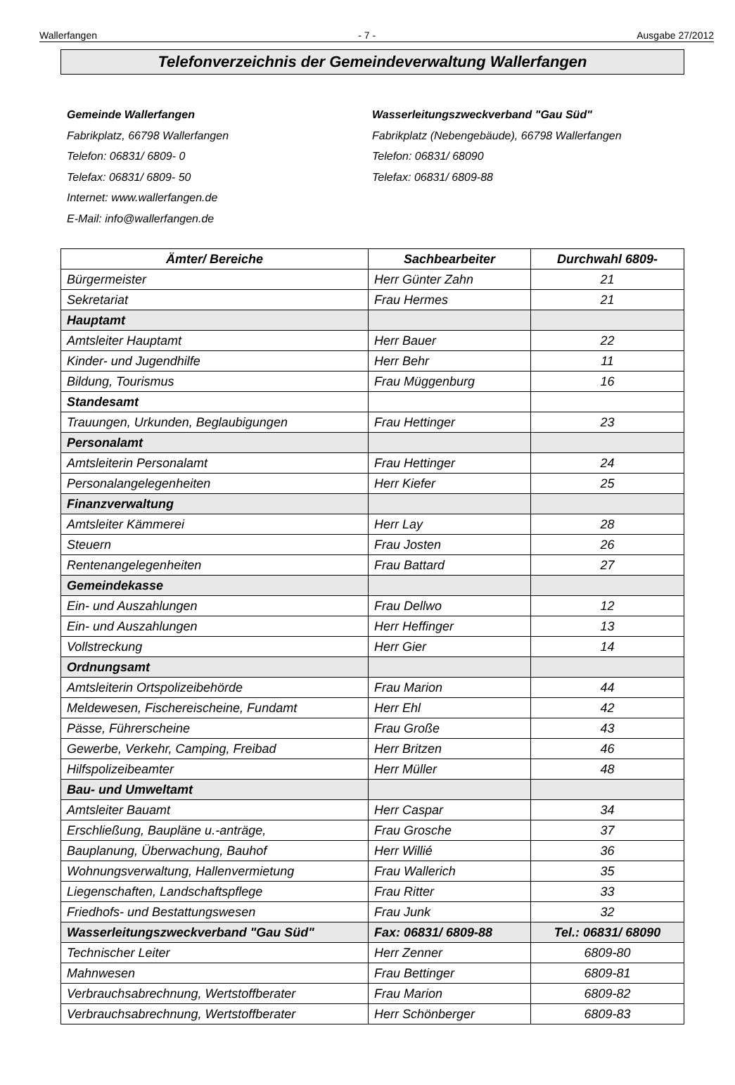Wallerfangen - 7 - Ausgabe 27/2012
Telefonverzeichnis der Gemeindeverwaltung Wallerfangen
Gemeinde Wallerfangen
Fabrikplatz, 66798 Wallerfangen
Telefon: 06831/ 6809- 0
Telefax: 06831/ 6809- 50
Internet: www.wallerfangen.de
E-Mail: info@wallerfangen.de
Wasserleitungszweckverband "Gau Süd"
Fabrikplatz (Nebengebäude), 66798 Wallerfangen
Telefon: 06831/ 68090
Telefax: 06831/ 6809-88
| Ämter/ Bereiche | Sachbearbeiter | Durchwahl 6809- |
| --- | --- | --- |
| Bürgermeister | Herr Günter Zahn | 21 |
| Sekretariat | Frau Hermes | 21 |
| Hauptamt | | |
| Amtsleiter Hauptamt | Herr Bauer | 22 |
| Kinder- und Jugendhilfe | Herr Behr | 11 |
| Bildung, Tourismus | Frau Müggenburg | 16 |
| Standesamt | | |
| Trauungen, Urkunden, Beglaubigungen | Frau Hettinger | 23 |
| Personalamt | | |
| Amtsleiterin Personalamt | Frau Hettinger | 24 |
| Personalangelegenheiten | Herr Kiefer | 25 |
| Finanzverwaltung | | |
| Amtsleiter Kämmerei | Herr Lay | 28 |
| Steuern | Frau Josten | 26 |
| Rentenangelegenheiten | Frau Battard | 27 |
| Gemeindekasse | | |
| Ein- und Auszahlungen | Frau Dellwo | 12 |
| Ein- und Auszahlungen | Herr Heffinger | 13 |
| Vollstreckung | Herr Gier | 14 |
| Ordnungsamt | | |
| Amtsleiterin Ortspolizeibehörde | Frau Marion | 44 |
| Meldewesen, Fischereischeine, Fundamt | Herr Ehl | 42 |
| Pässe, Führerscheine | Frau Große | 43 |
| Gewerbe, Verkehr, Camping, Freibad | Herr Britzen | 46 |
| Hilfspolizeibeamter | Herr Müller | 48 |
| Bau- und Umweltamt | | |
| Amtsleiter Bauamt | Herr Caspar | 34 |
| Erschließung, Baupläne u.-anträge, | Frau Grosche | 37 |
| Bauplanung, Überwachung, Bauhof | Herr Willié | 36 |
| Wohnungsverwaltung, Hallenvermietung | Frau Wallerich | 35 |
| Liegenschaften, Landschaftspflege | Frau Ritter | 33 |
| Friedhofs- und Bestattungswesen | Frau Junk | 32 |
| Wasserleitungszweckverband "Gau Süd" | Fax: 06831/ 6809-88 | Tel.: 06831/ 68090 |
| Technischer Leiter | Herr Zenner | 6809-80 |
| Mahnwesen | Frau Bettinger | 6809-81 |
| Verbrauchsabrechnung, Wertstoffberater | Frau Marion | 6809-82 |
| Verbrauchsabrechnung, Wertstoffberater | Herr Schönberger | 6809-83 |